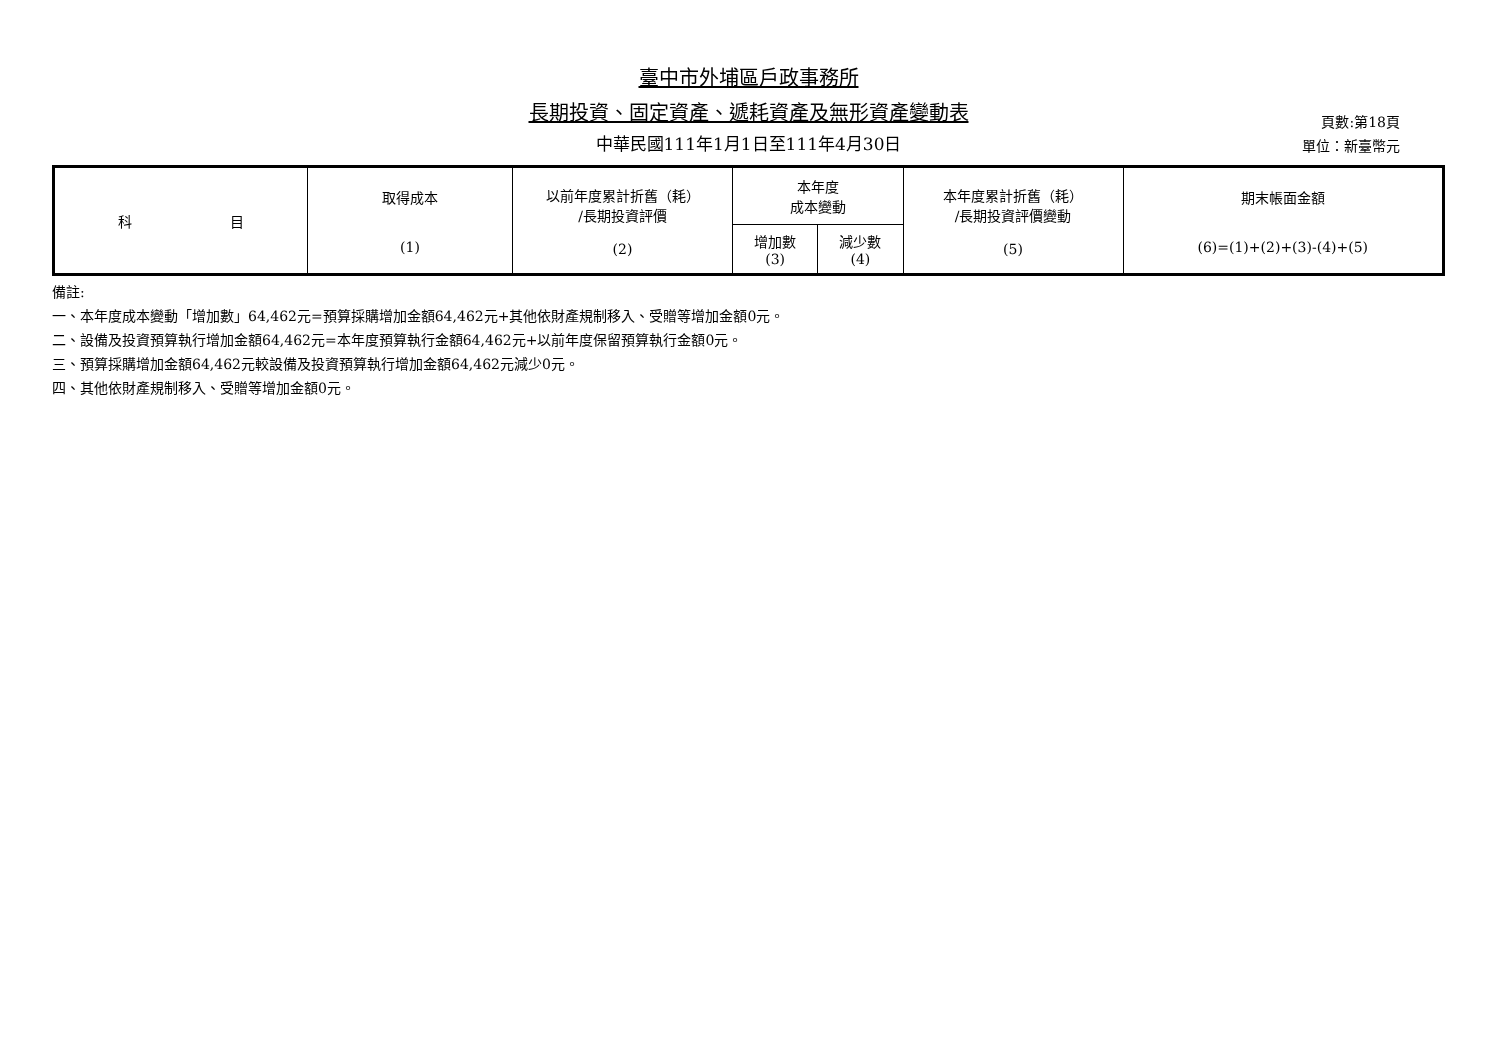臺中市外埔區戶政事務所
長期投資、固定資產、遞耗資產及無形資產變動表
中華民國111年1月1日至111年4月30日
頁數:第18頁
單位：新臺幣元
| 科 目 | 取得成本 (1) | 以前年度累計折舊（耗） /長期投資評價 (2) | 本年度 成本變動 | | 本年度累計折舊（耗） /長期投資評價變動 (5) | 期末帳面金額 (6)=(1)+(2)+(3)-(4)+(5) |
| --- | --- | --- | --- | --- | --- | --- |
| | | | 增加數 (3) | 減少數 (4) | | |
備註:
一、本年度成本變動「增加數」64,462元=預算採購增加金額64,462元+其他依財產規制移入、受贈等增加金額0元。
二、設備及投資預算執行增加金額64,462元=本年度預算執行金額64,462元+以前年度保留預算執行金額0元。
三、預算採購增加金額64,462元較設備及投資預算執行增加金額64,462元減少0元。
四、其他依財產規制移入、受贈等增加金額0元。